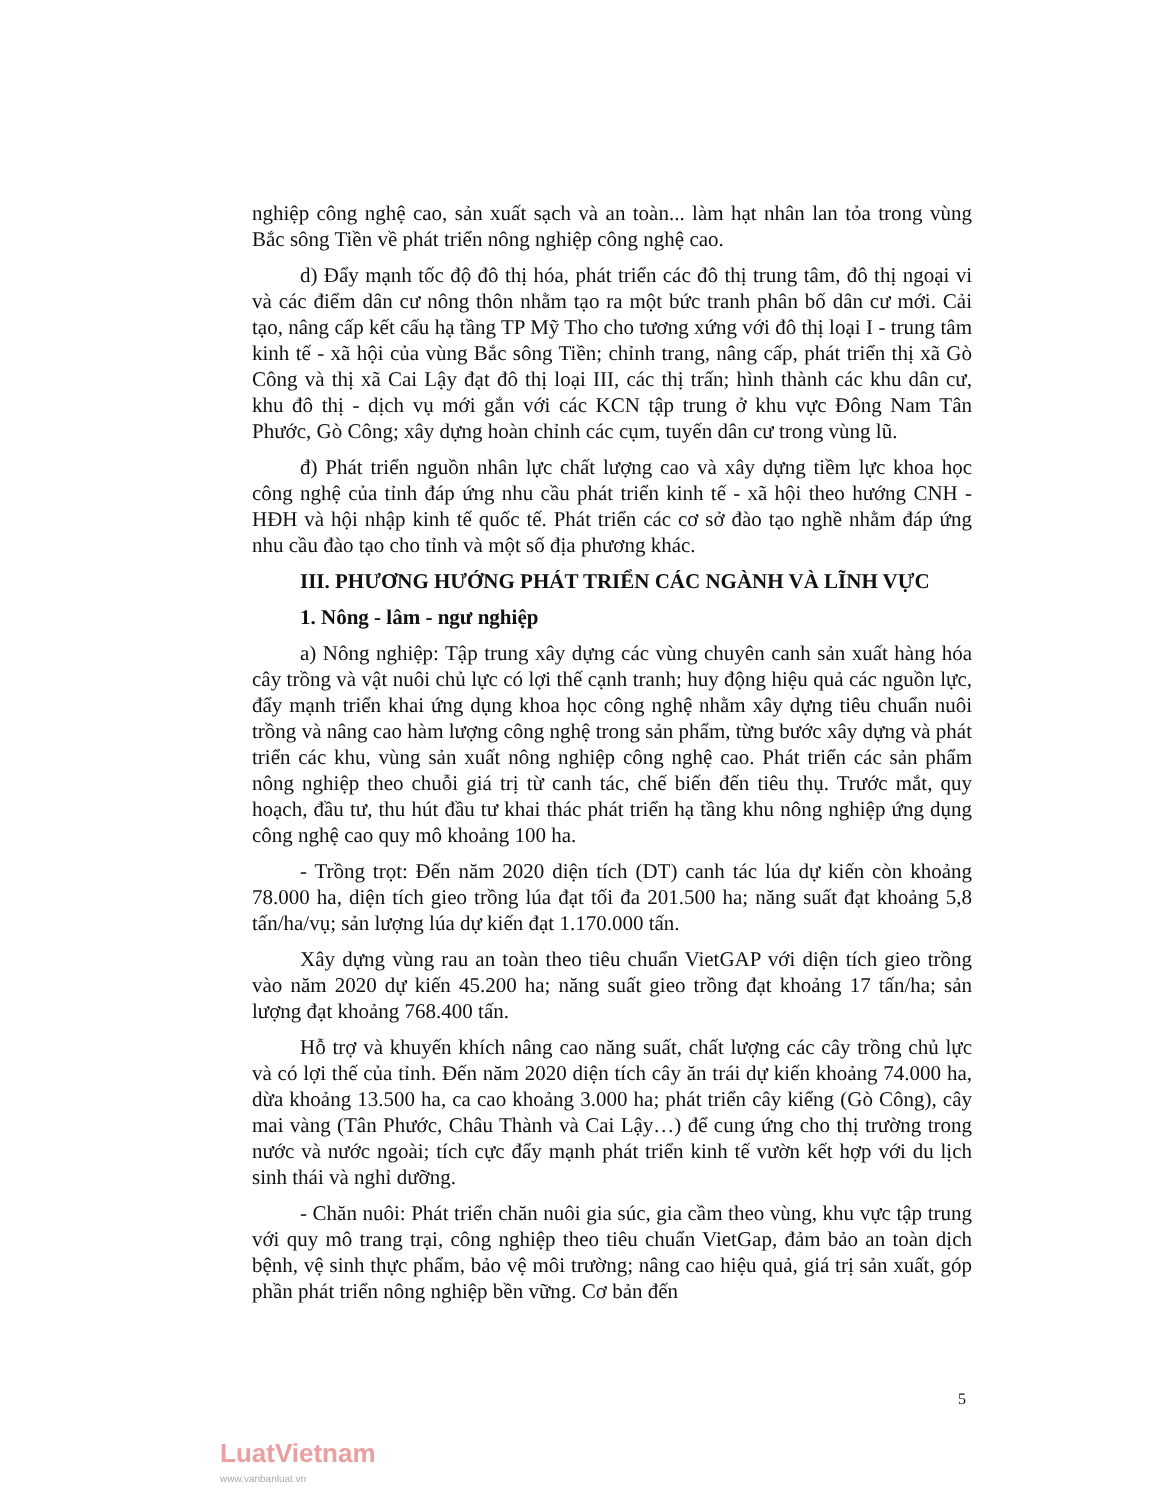nghiệp công nghệ cao, sản xuất sạch và an toàn... làm hạt nhân lan tỏa trong vùng Bắc sông Tiền về phát triển nông nghiệp công nghệ cao.
d) Đẩy mạnh tốc độ đô thị hóa, phát triển các đô thị trung tâm, đô thị ngoại vi và các điểm dân cư nông thôn nhằm tạo ra một bức tranh phân bố dân cư mới. Cải tạo, nâng cấp kết cấu hạ tầng TP Mỹ Tho cho tương xứng với đô thị loại I - trung tâm kinh tế - xã hội của vùng Bắc sông Tiền; chỉnh trang, nâng cấp, phát triển thị xã Gò Công và thị xã Cai Lậy đạt đô thị loại III, các thị trấn; hình thành các khu dân cư, khu đô thị - dịch vụ mới gắn với các KCN tập trung ở khu vực Đông Nam Tân Phước, Gò Công; xây dựng hoàn chỉnh các cụm, tuyến dân cư trong vùng lũ.
đ) Phát triển nguồn nhân lực chất lượng cao và xây dựng tiềm lực khoa học công nghệ của tỉnh đáp ứng nhu cầu phát triển kinh tế - xã hội theo hướng CNH - HĐH và hội nhập kinh tế quốc tế. Phát triển các cơ sở đào tạo nghề nhằm đáp ứng nhu cầu đào tạo cho tỉnh và một số địa phương khác.
III. PHƯƠNG HƯỚNG PHÁT TRIỂN CÁC NGÀNH VÀ LĨNH VỰC
1. Nông - lâm - ngư nghiệp
a) Nông nghiệp: Tập trung xây dựng các vùng chuyên canh sản xuất hàng hóa cây trồng và vật nuôi chủ lực có lợi thế cạnh tranh; huy động hiệu quả các nguồn lực, đẩy mạnh triển khai ứng dụng khoa học công nghệ nhằm xây dựng tiêu chuẩn nuôi trồng và nâng cao hàm lượng công nghệ trong sản phẩm, từng bước xây dựng và phát triển các khu, vùng sản xuất nông nghiệp công nghệ cao. Phát triển các sản phẩm nông nghiệp theo chuỗi giá trị từ canh tác, chế biến đến tiêu thụ. Trước mắt, quy hoạch, đầu tư, thu hút đầu tư khai thác phát triển hạ tầng khu nông nghiệp ứng dụng công nghệ cao quy mô khoảng 100 ha.
- Trồng trọt: Đến năm 2020 diện tích (DT) canh tác lúa dự kiến còn khoảng 78.000 ha, diện tích gieo trồng lúa đạt tối đa 201.500 ha; năng suất đạt khoảng 5,8 tấn/ha/vụ; sản lượng lúa dự kiến đạt 1.170.000 tấn.
Xây dựng vùng rau an toàn theo tiêu chuẩn VietGAP với diện tích gieo trồng vào năm 2020 dự kiến 45.200 ha; năng suất gieo trồng đạt khoảng 17 tấn/ha; sản lượng đạt khoảng 768.400 tấn.
Hỗ trợ và khuyến khích nâng cao năng suất, chất lượng các cây trồng chủ lực và có lợi thế của tỉnh. Đến năm 2020 diện tích cây ăn trái dự kiến khoảng 74.000 ha, dừa khoảng 13.500 ha, ca cao khoảng 3.000 ha; phát triển cây kiểng (Gò Công), cây mai vàng (Tân Phước, Châu Thành và Cai Lậy…) để cung ứng cho thị trường trong nước và nước ngoài; tích cực đẩy mạnh phát triển kinh tế vườn kết hợp với du lịch sinh thái và nghỉ dưỡng.
- Chăn nuôi: Phát triển chăn nuôi gia súc, gia cầm theo vùng, khu vực tập trung với quy mô trang trại, công nghiệp theo tiêu chuẩn VietGap, đảm bảo an toàn dịch bệnh, vệ sinh thực phẩm, bảo vệ môi trường; nâng cao hiệu quả, giá trị sản xuất, góp phần phát triển nông nghiệp bền vững. Cơ bản đến
5
LuatVietnam
www.vanbanluat.vn